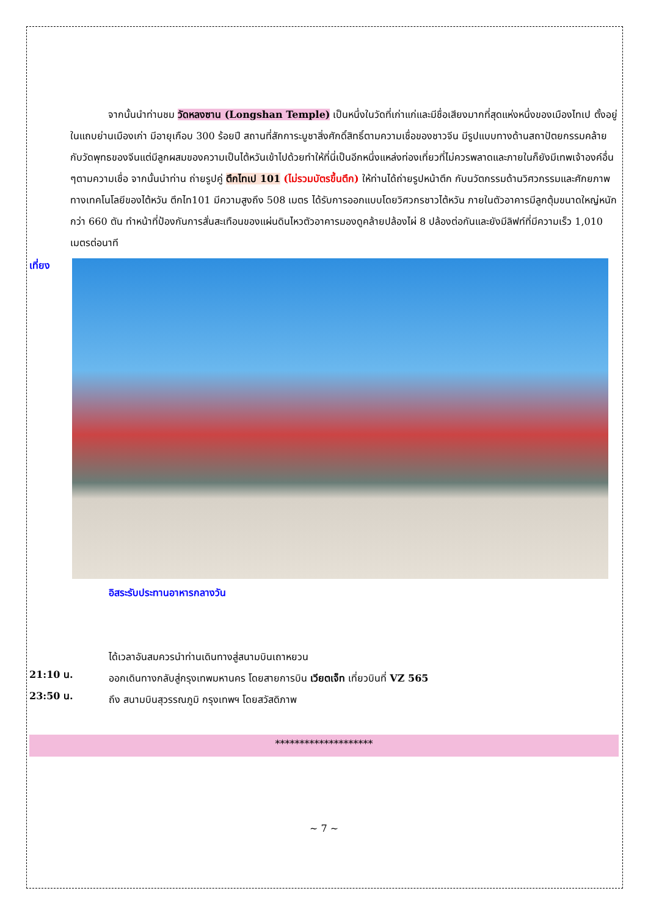จากนั้นนำท่านชม วัดหลงซาน (Longshan Temple) เป็นหนึ่งในวัดที่เก่าแก่และมีชื่อเสียงมากที่สุดแห่งหนึ่งของเมืองไทเป ตั้งอยู่ในแถบย่านเมืองเก่า มีอายุเกือบ 300 ร้อยปี สถานที่สักการะบูชาสิ่งศักดิ์สิทธิ์ตามความเชื่อของชาวจีน มีรูปแบบทางด้านสถาปัตยกรรมคล้ายกับวัดพุทธของจีนแต่มีลูกผสมของความเป็นไต้หวันเข้าไปด้วยทำให้ที่นี่เป็นอีกหนึ่งแหล่งท่องเที่ยวที่ไม่ควรพลาดและภายในก็ยังมีเทพเจ้าองค์อื่น ๆตามความเชื่อ จากนั้นนำท่าน ถ่ายรูปคู่ ตึกไทเป 101 (ไม่รวมบัตรขึ้นตึก) ให้ท่านได้ถ่ายรูปหน้าตึก กับนวัตกรรมด้านวิศวกรรมและศักยภาพทางเทคโนโลยีของไต้หวัน ตึกไท101 มีความสูงถึง 508 เมตร ได้รับการออกแบบโดยวิศวกรชาวไต้หวัน ภายในตัวอาคารมีลูกตุ้มขนาดใหญ่หนักกว่า 660 ตัน ทำหน้าที่ป้องกันการสั่นสะเทือนของแผ่นดินไหวตัวอาคารมองดูคล้ายปล้องไผ่ 8 ปล้องต่อกันและยังมีลิฟท์ที่มีความเร็ว 1,010 เมตรต่อนาที
เที่ยง
อิสระรับประทานอาหารกลางวัน
ได้เวลาอันสมควรนำท่านเดินทางสู่สนามบินเถาหยวน
21:10 น.
ออกเดินทางกลับสู่กรุงเทพมหานคร โดยสายการบิน เวียตเจ็ท เที่ยวบินที่ VZ 565
23:50 น.
ถึง สนามบินสุวรรณภูมิ กรุงเทพฯ โดยสวัสดิภาพ
********************
~ 7 ~